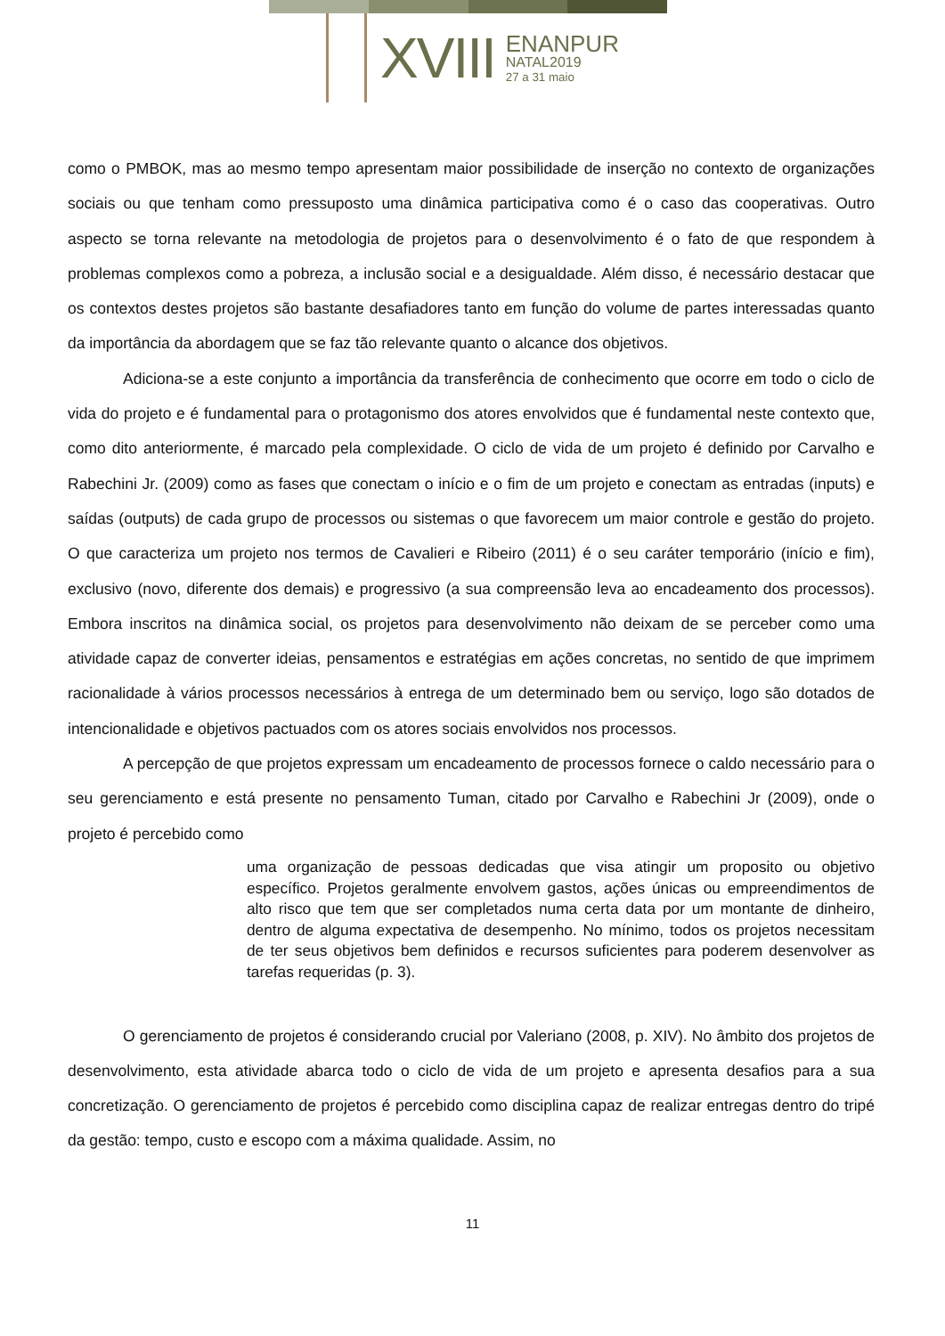XVIII
ENANPUR
NATAL2019
27 a 31 maio
como o PMBOK, mas ao mesmo tempo apresentam maior possibilidade de inserção no contexto de organizações sociais ou que tenham como pressuposto uma dinâmica participativa como é o caso das cooperativas. Outro aspecto se torna relevante na metodologia de projetos para o desenvolvimento é o fato de que respondem à problemas complexos como a pobreza, a inclusão social e a desigualdade. Além disso, é necessário destacar que os contextos destes projetos são bastante desafiadores tanto em função do volume de partes interessadas quanto da importância da abordagem que se faz tão relevante quanto o alcance dos objetivos.
Adiciona-se a este conjunto a importância da transferência de conhecimento que ocorre em todo o ciclo de vida do projeto e é fundamental para o protagonismo dos atores envolvidos que é fundamental neste contexto que, como dito anteriormente, é marcado pela complexidade. O ciclo de vida de um projeto é definido por Carvalho e Rabechini Jr. (2009) como as fases que conectam o início e o fim de um projeto e conectam as entradas (inputs) e saídas (outputs) de cada grupo de processos ou sistemas o que favorecem um maior controle e gestão do projeto. O que caracteriza um projeto nos termos de Cavalieri e Ribeiro (2011) é o seu caráter temporário (início e fim), exclusivo (novo, diferente dos demais) e progressivo (a sua compreensão leva ao encadeamento dos processos). Embora inscritos na dinâmica social, os projetos para desenvolvimento não deixam de se perceber como uma atividade capaz de converter ideias, pensamentos e estratégias em ações concretas, no sentido de que imprimem racionalidade à vários processos necessários à entrega de um determinado bem ou serviço, logo são dotados de intencionalidade e objetivos pactuados com os atores sociais envolvidos nos processos.
A percepção de que projetos expressam um encadeamento de processos fornece o caldo necessário para o seu gerenciamento e está presente no pensamento Tuman, citado por Carvalho e Rabechini Jr (2009), onde o projeto é percebido como
uma organização de pessoas dedicadas que visa atingir um proposito ou objetivo específico. Projetos geralmente envolvem gastos, ações únicas ou empreendimentos de alto risco que tem que ser completados numa certa data por um montante de dinheiro, dentro de alguma expectativa de desempenho. No mínimo, todos os projetos necessitam de ter seus objetivos bem definidos e recursos suficientes para poderem desenvolver as tarefas requeridas (p. 3).
O gerenciamento de projetos é considerando crucial por Valeriano (2008, p. XIV). No âmbito dos projetos de desenvolvimento, esta atividade abarca todo o ciclo de vida de um projeto e apresenta desafios para a sua concretização. O gerenciamento de projetos é percebido como disciplina capaz de realizar entregas dentro do tripé da gestão: tempo, custo e escopo com a máxima qualidade. Assim, no
11